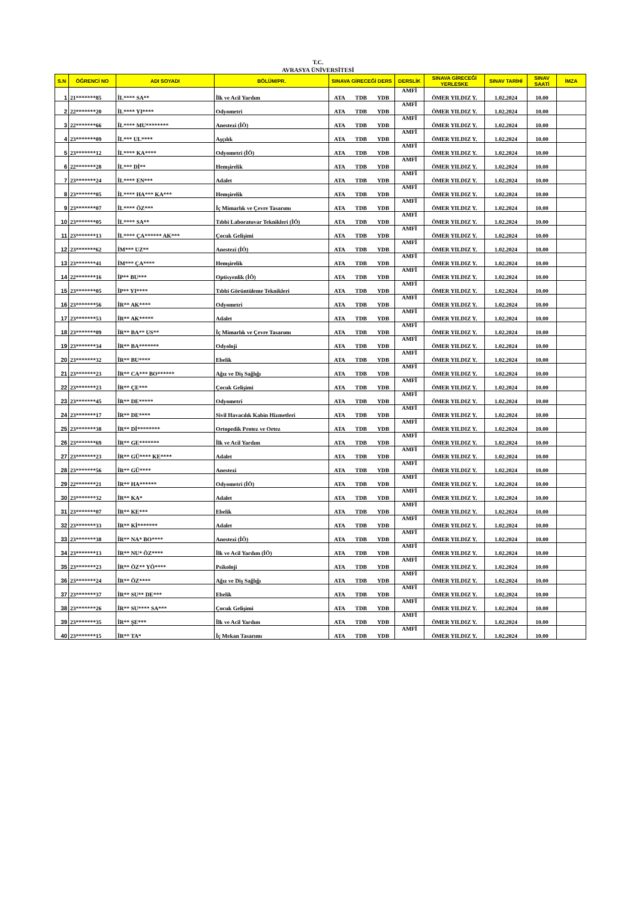T.C.
AVRASYA ÜNİVERSİTESİ
| S.N | ÖĞRENCİ NO | ADI SOYADI | BÖLÜM/PR. | SINAVA GİRECEĞİ DERS | | | DERSLİK | SINAVA GİRECEĞİ YERLESKE | SINAV TARİHİ | SINAV SAATİ | İMZA |
| --- | --- | --- | --- | --- | --- | --- | --- | --- | --- | --- | --- |
| 1 | 21*******85 | İL**** SA** | İlk ve Acil Yardım | ATA | TDB | YDB | AMFİ | ÖMER YILDIZ Y. | 1.02.2024 | 10.00 | |
| 2 | 22*******20 | İL**** YI**** | Odyometri | ATA | TDB | YDB | AMFİ | ÖMER YILDIZ Y. | 1.02.2024 | 10.00 | |
| 3 | 22*******66 | İL**** MU******** | Anestezi (İÖ) | ATA | TDB | YDB | AMFİ | ÖMER YILDIZ Y. | 1.02.2024 | 10.00 | |
| 4 | 23*******09 | İL*** UL**** | Aşçılık | ATA | TDB | YDB | AMFİ | ÖMER YILDIZ Y. | 1.02.2024 | 10.00 | |
| 5 | 23*******12 | İL**** KA**** | Odyometri (İÖ) | ATA | TDB | YDB | AMFİ | ÖMER YILDIZ Y. | 1.02.2024 | 10.00 | |
| 6 | 22*******28 | İL*** Dİ** | Hemşirelik | ATA | TDB | YDB | AMFİ | ÖMER YILDIZ Y. | 1.02.2024 | 10.00 | |
| 7 | 23*******24 | İL**** EN*** | Adalet | ATA | TDB | YDB | AMFİ | ÖMER YILDIZ Y. | 1.02.2024 | 10.00 | |
| 8 | 23*******05 | İL**** HA*** KA*** | Hemşirelik | ATA | TDB | YDB | AMFİ | ÖMER YILDIZ Y. | 1.02.2024 | 10.00 | |
| 9 | 23*******07 | İL**** ÖZ*** | İç Mimarlık ve Çevre Tasarımı | ATA | TDB | YDB | AMFİ | ÖMER YILDIZ Y. | 1.02.2024 | 10.00 | |
| 10 | 23*******05 | İL**** SA** | Tıbbi Laboratuvar Teknikleri (İÖ) | ATA | TDB | YDB | AMFİ | ÖMER YILDIZ Y. | 1.02.2024 | 10.00 | |
| 11 | 23*******13 | İL**** ÇA****** AK*** | Çocuk Gelişimi | ATA | TDB | YDB | AMFİ | ÖMER YILDIZ Y. | 1.02.2024 | 10.00 | |
| 12 | 23*******62 | İM*** UZ** | Anestezi (İÖ) | ATA | TDB | YDB | AMFİ | ÖMER YILDIZ Y. | 1.02.2024 | 10.00 | |
| 13 | 23*******41 | İM*** ÇA**** | Hemşirelik | ATA | TDB | YDB | AMFİ | ÖMER YILDIZ Y. | 1.02.2024 | 10.00 | |
| 14 | 22*******16 | İP** BU*** | Optisyenlik (İÖ) | ATA | TDB | YDB | AMFİ | ÖMER YILDIZ Y. | 1.02.2024 | 10.00 | |
| 15 | 23*******05 | İP** YI**** | Tıbbi Görüntüleme Teknikleri | ATA | TDB | YDB | AMFİ | ÖMER YILDIZ Y. | 1.02.2024 | 10.00 | |
| 16 | 23*******56 | İR** AK**** | Odyometri | ATA | TDB | YDB | AMFİ | ÖMER YILDIZ Y. | 1.02.2024 | 10.00 | |
| 17 | 23*******53 | İR** AK***** | Adalet | ATA | TDB | YDB | AMFİ | ÖMER YILDIZ Y. | 1.02.2024 | 10.00 | |
| 18 | 23*******09 | İR** BA** US** | İç Mimarlık ve Çevre Tasarımı | ATA | TDB | YDB | AMFİ | ÖMER YILDIZ Y. | 1.02.2024 | 10.00 | |
| 19 | 23*******34 | İR** BA******* | Odyoloji | ATA | TDB | YDB | AMFİ | ÖMER YILDIZ Y. | 1.02.2024 | 10.00 | |
| 20 | 23*******32 | İR** BU**** | Ebelik | ATA | TDB | YDB | AMFİ | ÖMER YILDIZ Y. | 1.02.2024 | 10.00 | |
| 21 | 23*******23 | İR** CA*** BO****** | Ağız ve Diş Sağlığı | ATA | TDB | YDB | AMFİ | ÖMER YILDIZ Y. | 1.02.2024 | 10.00 | |
| 22 | 23*******23 | İR** ÇE*** | Çocuk Gelişimi | ATA | TDB | YDB | AMFİ | ÖMER YILDIZ Y. | 1.02.2024 | 10.00 | |
| 23 | 23*******45 | İR** DE***** | Odyometri | ATA | TDB | YDB | AMFİ | ÖMER YILDIZ Y. | 1.02.2024 | 10.00 | |
| 24 | 23*******17 | İR** DE**** | Sivil Havacılık Kabin Hizmetleri | ATA | TDB | YDB | AMFİ | ÖMER YILDIZ Y. | 1.02.2024 | 10.00 | |
| 25 | 23*******38 | İR** Dİ******** | Ortopedik Protez ve Ortez | ATA | TDB | YDB | AMFİ | ÖMER YILDIZ Y. | 1.02.2024 | 10.00 | |
| 26 | 23*******69 | İR** GE******* | İlk ve Acil Yardım | ATA | TDB | YDB | AMFİ | ÖMER YILDIZ Y. | 1.02.2024 | 10.00 | |
| 27 | 23*******23 | İR** GÜ**** KE**** | Adalet | ATA | TDB | YDB | AMFİ | ÖMER YILDIZ Y. | 1.02.2024 | 10.00 | |
| 28 | 23*******56 | İR** GÜ**** | Anestezi | ATA | TDB | YDB | AMFİ | ÖMER YILDIZ Y. | 1.02.2024 | 10.00 | |
| 29 | 22*******21 | İR** HA****** | Odyometri (İÖ) | ATA | TDB | YDB | AMFİ | ÖMER YILDIZ Y. | 1.02.2024 | 10.00 | |
| 30 | 23*******32 | İR** KA* | Adalet | ATA | TDB | YDB | AMFİ | ÖMER YILDIZ Y. | 1.02.2024 | 10.00 | |
| 31 | 23*******07 | İR** KE*** | Ebelik | ATA | TDB | YDB | AMFİ | ÖMER YILDIZ Y. | 1.02.2024 | 10.00 | |
| 32 | 23*******33 | İR** Kİ******* | Adalet | ATA | TDB | YDB | AMFİ | ÖMER YILDIZ Y. | 1.02.2024 | 10.00 | |
| 33 | 23*******38 | İR** NA* BO**** | Anestezi (İÖ) | ATA | TDB | YDB | AMFİ | ÖMER YILDIZ Y. | 1.02.2024 | 10.00 | |
| 34 | 23*******13 | İR** NU* ÖZ**** | İlk ve Acil Yardım (İÖ) | ATA | TDB | YDB | AMFİ | ÖMER YILDIZ Y. | 1.02.2024 | 10.00 | |
| 35 | 23*******23 | İR** ÖZ** YÖ**** | Psikoloji | ATA | TDB | YDB | AMFİ | ÖMER YILDIZ Y. | 1.02.2024 | 10.00 | |
| 36 | 23*******24 | İR** ÖZ**** | Ağız ve Diş Sağlığı | ATA | TDB | YDB | AMFİ | ÖMER YILDIZ Y. | 1.02.2024 | 10.00 | |
| 37 | 23*******37 | İR** SU** DE*** | Ebelik | ATA | TDB | YDB | AMFİ | ÖMER YILDIZ Y. | 1.02.2024 | 10.00 | |
| 38 | 23*******26 | İR** SU**** SA*** | Çocuk Gelişimi | ATA | TDB | YDB | AMFİ | ÖMER YILDIZ Y. | 1.02.2024 | 10.00 | |
| 39 | 23*******35 | İR** ŞE*** | İlk ve Acil Yardım | ATA | TDB | YDB | AMFİ | ÖMER YILDIZ Y. | 1.02.2024 | 10.00 | |
| 40 | 23*******15 | İR** TA* | İç Mekan Tasarımı | ATA | TDB | YDB | AMFİ | ÖMER YILDIZ Y. | 1.02.2024 | 10.00 | |